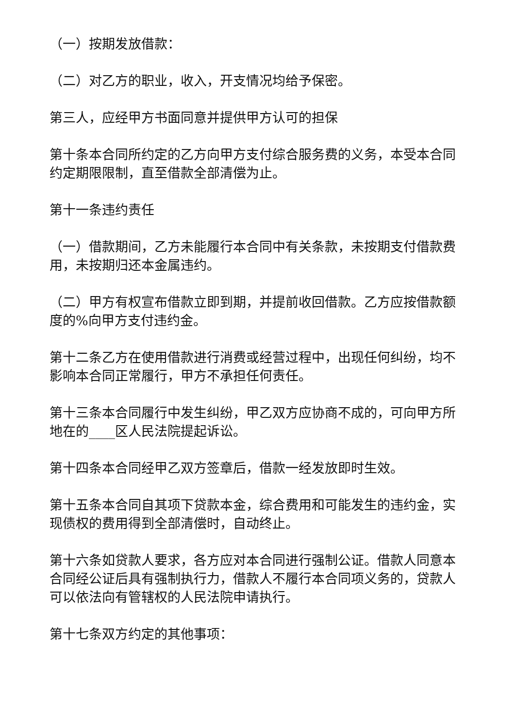（一）按期发放借款：
（二）对乙方的职业，收入，开支情况均给予保密。
第三人，应经甲方书面同意并提供甲方认可的担保
第十条本合同所约定的乙方向甲方支付综合服务费的义务，本受本合同约定期限限制，直至借款全部清偿为止。
第十一条违约责任
（一）借款期间，乙方未能履行本合同中有关条款，未按期支付借款费用，未按期归还本金属违约。
（二）甲方有权宣布借款立即到期，并提前收回借款。乙方应按借款额度的%向甲方支付违约金。
第十二条乙方在使用借款进行消费或经营过程中，出现任何纠纷，均不影响本合同正常履行，甲方不承担任何责任。
第十三条本合同履行中发生纠纷，甲乙双方应协商不成的，可向甲方所地在的____区人民法院提起诉讼。
第十四条本合同经甲乙双方签章后，借款一经发放即时生效。
第十五条本合同自其项下贷款本金，综合费用和可能发生的违约金，实现债权的费用得到全部清偿时，自动终止。
第十六条如贷款人要求，各方应对本合同进行强制公证。借款人同意本合同经公证后具有强制执行力，借款人不履行本合同项义务的，贷款人可以依法向有管辖权的人民法院申请执行。
第十七条双方约定的其他事项：